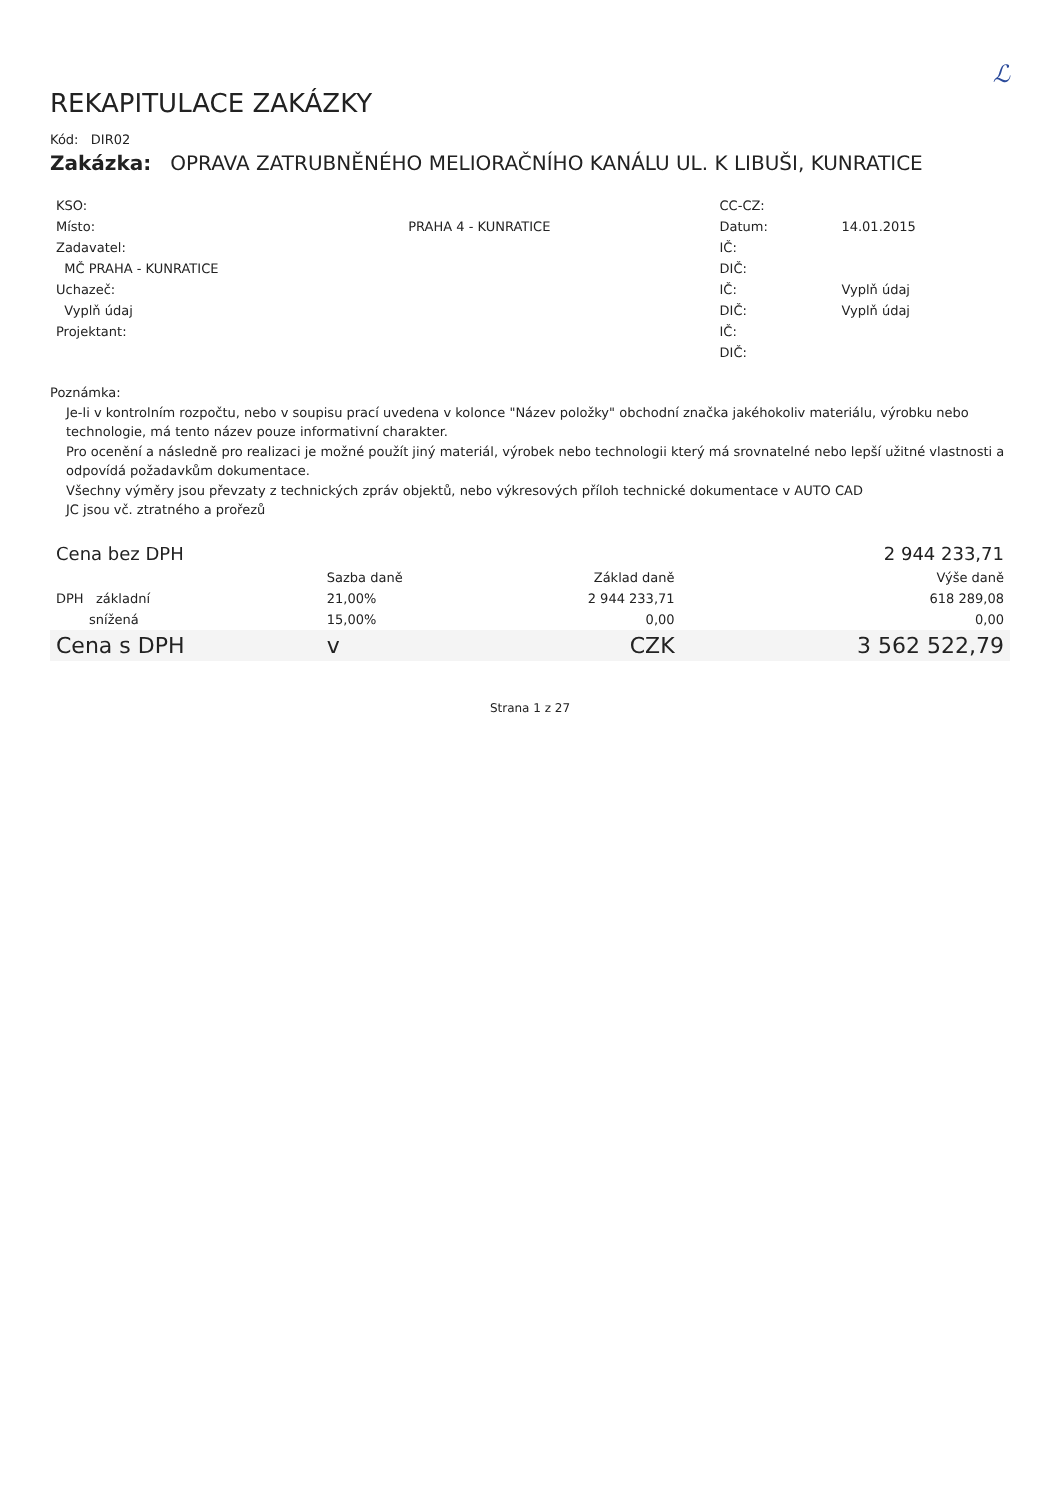ℒ
REKAPITULACE ZAKÁZKY
Kód: DIR02
Zakázka: OPRAVA ZATRUBNĚNÉHO MELIORAČNÍHO KANÁLU UL. K LIBUŠI, KUNRATICE
| KSO: | | CC-CZ: | |
| Místo: | PRAHA 4 - KUNRATICE | Datum: | 14.01.2015 |
| Zadavatel: | | IČ: | |
| MČ PRAHA - KUNRATICE | | DIČ: | |
| Uchazeč: | | IČ: | Vyplň údaj |
| Vyplň údaj | | DIČ: | Vyplň údaj |
| Projektant: | | IČ: | |
| | | DIČ: | |
Poznámka:
Je-li v kontrolním rozpočtu, nebo v soupisu prací uvedena v kolonce "Název položky" obchodní značka jakéhokoliv materiálu, výrobku nebo technologie, má tento název pouze informativní charakter.
Pro ocenění a následně pro realizaci je možné použít jiný materiál, výrobek nebo technologii který má srovnatelné nebo lepší užitné vlastnosti a odpovídá požadavkům dokumentace.
Všechny výměry jsou převzaty z technických zpráv objektů, nebo výkresových příloh technické dokumentace v AUTO CAD
JC jsou vč. ztratného a prořezů
| Cena bez DPH | | | | 2 944 233,71 |
| | Sazba daně | Základ daně | | Výše daně |
| DPH základní | 21,00% | 2 944 233,71 | | 618 289,08 |
| snížená | 15,00% | 0,00 | | 0,00 |
| Cena s DPH | v | CZK | | 3 562 522,79 |
Strana 1 z 27